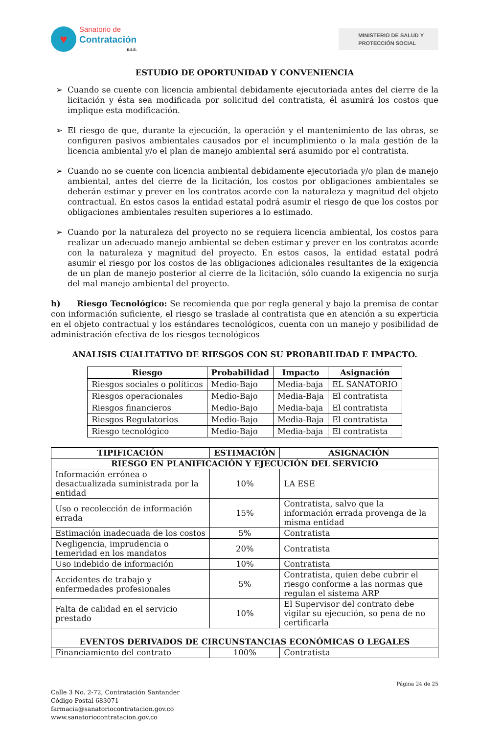♥
Sanatorio de
Contratación
E.S.E.
MINISTERIO DE SALUD Y
PROTECCIÓN SOCIAL
ESTUDIO DE OPORTUNIDAD Y CONVENIENCIA
➢ Cuando se cuente con licencia ambiental debidamente ejecutoriada antes del cierre de la licitación y ésta sea modificada por solicitud del contratista, él asumirá los costos que implique esta modificación.
➢ El riesgo de que, durante la ejecución, la operación y el mantenimiento de las obras, se configuren pasivos ambientales causados por el incumplimiento o la mala gestión de la licencia ambiental y/o el plan de manejo ambiental será asumido por el contratista.
➢ Cuando no se cuente con licencia ambiental debidamente ejecutoriada y/o plan de manejo ambiental, antes del cierre de la licitación, los costos por obligaciones ambientales se deberán estimar y prever en los contratos acorde con la naturaleza y magnitud del objeto contractual. En estos casos la entidad estatal podrá asumir el riesgo de que los costos por obligaciones ambientales resulten superiores a lo estimado.
➢ Cuando por la naturaleza del proyecto no se requiera licencia ambiental, los costos para realizar un adecuado manejo ambiental se deben estimar y prever en los contratos acorde con la naturaleza y magnitud del proyecto. En estos casos, la entidad estatal podrá asumir el riesgo por los costos de las obligaciones adicionales resultantes de la exigencia de un plan de manejo posterior al cierre de la licitación, sólo cuando la exigencia no surja del mal manejo ambiental del proyecto.
h) Riesgo Tecnológico: Se recomienda que por regla general y bajo la premisa de contar con información suficiente, el riesgo se traslade al contratista que en atención a su experticia en el objeto contractual y los estándares tecnológicos, cuenta con un manejo y posibilidad de administración efectiva de los riesgos tecnológicos
ANALISIS CUALITATIVO DE RIESGOS CON SU PROBABILIDAD E IMPACTO.
| Riesgo | Probabilidad | Impacto | Asignación |
| --- | --- | --- | --- |
| Riesgos sociales o políticos | Medio-Bajo | Media-baja | EL SANATORIO |
| Riesgos operacionales | Medio-Bajo | Media-Baja | El contratista |
| Riesgos financieros | Medio-Bajo | Media-baja | El contratista |
| Riesgos Regulatorios | Medio-Bajo | Media-Baja | El contratista |
| Riesgo tecnológico | Medio-Bajo | Media-baja | El contratista |
| TIPIFICACIÓN | ESTIMACIÓN | ASIGNACIÓN |
| --- | --- | --- |
| RIESGO EN PLANIFICACIÓN Y EJECUCIÓN DEL SERVICIO | | |
| Información errónea o desactualizada suministrada por la entidad | 10% | LA ESE |
| Uso o recolección de información errada | 15% | Contratista, salvo que la información errada provenga de la misma entidad |
| Estimación inadecuada de los costos | 5% | Contratista |
| Negligencia, imprudencia o temeridad en los mandatos | 20% | Contratista |
| Uso indebido de información | 10% | Contratista |
| Accidentes de trabajo y enfermedades profesionales | 5% | Contratista, quien debe cubrir el riesgo conforme a las normas que regulan el sistema ARP |
| Falta de calidad en el servicio prestado | 10% | El Supervisor del contrato debe vigilar su ejecución, so pena de no certificarla |
| EVENTOS DERIVADOS DE CIRCUNSTANCIAS ECONÓMICAS O LEGALES | | |
| Financiamiento del contrato | 100% | Contratista |
Página 24 de 25
Calle 3 No. 2-72, Contratación Santander
Código Postal 683071
farmacia@sanatoriocontratacion.gov.co
www.sanatoriocontratacion.gov.co